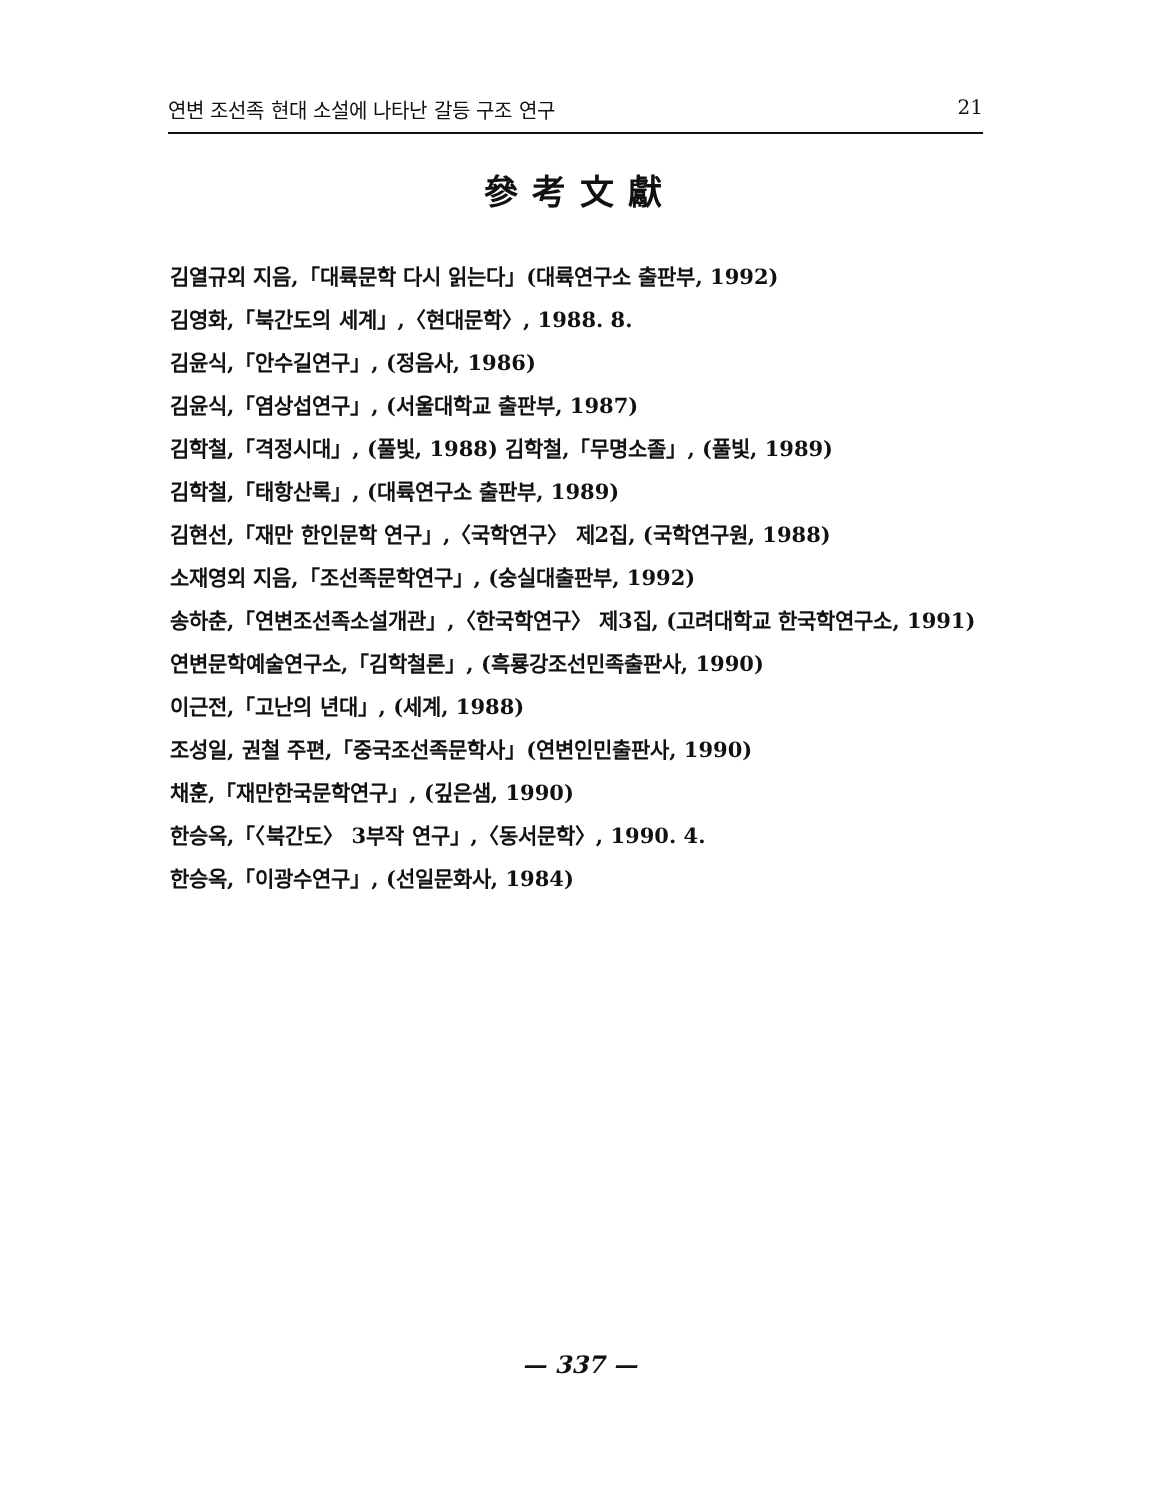연변 조선족 현대 소설에 나타난 갈등 구조 연구 21
參考文獻
김열규외 지음,「대륙문학 다시 읽는다」(대륙연구소 출판부, 1992)
김영화,「북간도의 세계」,〈현대문학〉, 1988. 8.
김윤식,「안수길연구」, (정음사, 1986)
김윤식,「염상섭연구」, (서울대학교 출판부, 1987)
김학철,「격정시대」, (풀빛, 1988) 김학철,「무명소졸」, (풀빛, 1989)
김학철,「태항산록」, (대륙연구소 출판부, 1989)
김현선,「재만 한인문학 연구」,〈국학연구〉 제2집, (국학연구원, 1988)
소재영외 지음,「조선족문학연구」, (숭실대출판부, 1992)
송하춘,「연변조선족소설개관」,〈한국학연구〉 제3집, (고려대학교 한국학연구소, 1991)
연변문학예술연구소,「김학철론」, (흑룡강조선민족출판사, 1990)
이근전,「고난의 년대」, (세계, 1988)
조성일, 권철 주편,「중국조선족문학사」(연변인민출판사, 1990)
채훈,「재만한국문학연구」, (깊은샘, 1990)
한승옥,「〈북간도〉 3부작 연구」,〈동서문학〉, 1990. 4.
한승옥,「이광수연구」, (선일문화사, 1984)
— 337 —